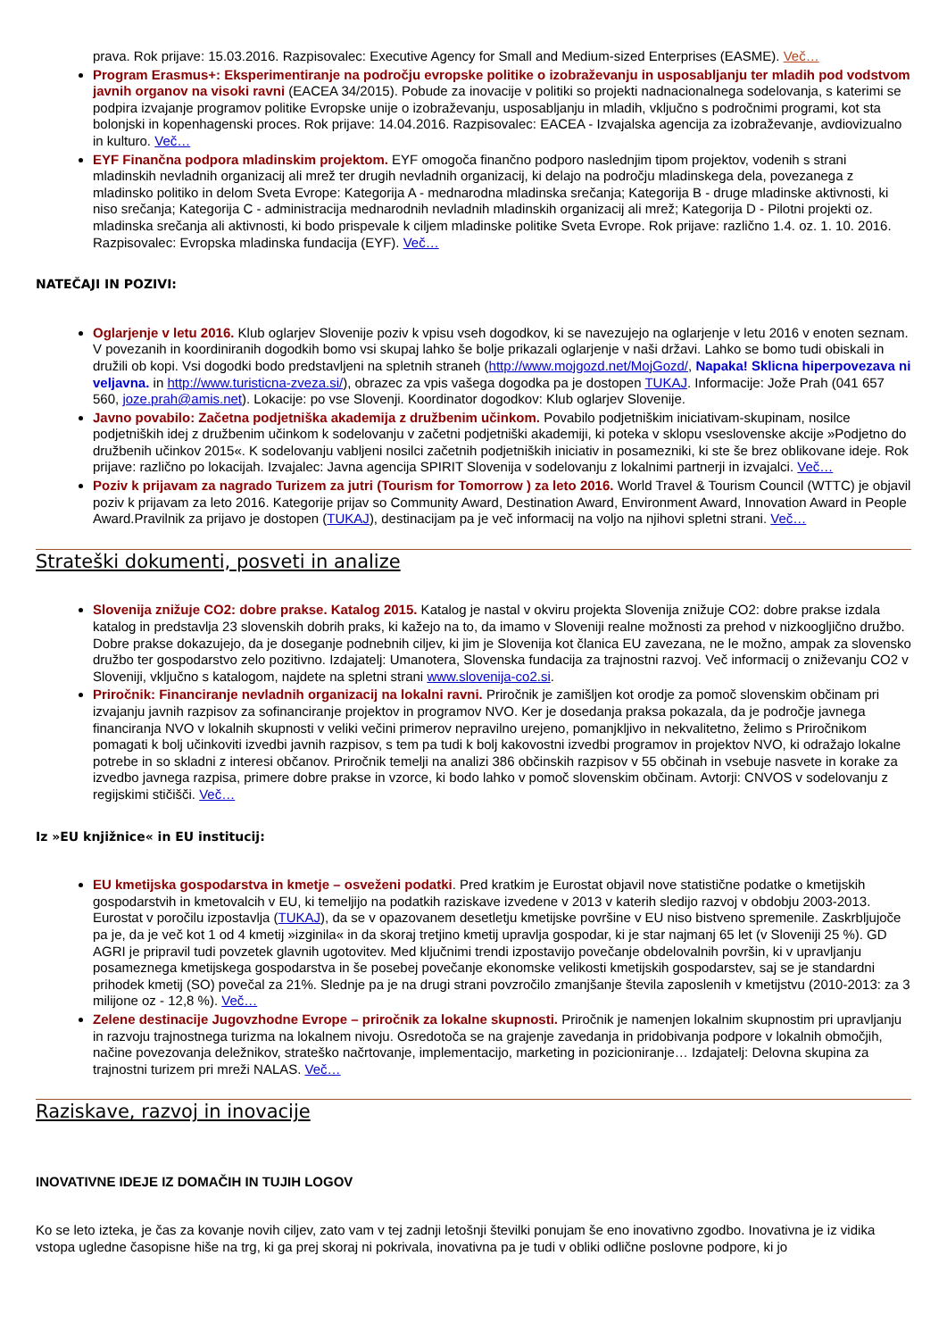prava. Rok prijave: 15.03.2016. Razpisovalec: Executive Agency for Small and Medium-sized Enterprises (EASME). Več…
Program Erasmus+: Eksperimentiranje na področju evropske politike o izobraževanju in usposabljanju ter mladih pod vodstvom javnih organov na visoki ravni (EACEA 34/2015). Pobude za inovacije v politiki so projekti nadnacionalnega sodelovanja, s katerimi se podpira izvajanje programov politike Evropske unije o izobraževanju, usposabljanju in mladih, vključno s področnimi programi, kot sta bolonjski in kopenhagenski proces. Rok prijave: 14.04.2016. Razpisovalec: EACEA - Izvajalska agencija za izobraževanje, avdiovizualno in kulturo. Več…
EYF Finančna podpora mladinskim projektom. EYF omogoča finančno podporo naslednjim tipom projektov, vodenih s strani mladinskih nevladnih organizacij ali mrež ter drugih nevladnih organizacij, ki delajo na področju mladinskega dela, povezanega z mladinsko politiko in delom Sveta Evrope: Kategorija A - mednarodna mladinska srečanja; Kategorija B - druge mladinske aktivnosti, ki niso srečanja; Kategorija C - administracija mednarodnih nevladnih mladinskih organizacij ali mrež; Kategorija D - Pilotni projekti oz. mladinska srečanja ali aktivnosti, ki bodo prispevale k ciljem mladinske politike Sveta Evrope. Rok prijave: različno 1.4. oz. 1. 10. 2016. Razpisovalec: Evropska mladinska fundacija (EYF). Več…
NATEČAJI IN POZIVI:
Oglarjenje v letu 2016. Klub oglarjev Slovenije poziv k vpisu vseh dogodkov, ki se navezujejo na oglarjenje v letu 2016 v enoten seznam. V povezanih in koordiniranih dogodkih bomo vsi skupaj lahko še bolje prikazali oglarjenje v naši državi. Lahko se bomo tudi obiskali in družili ob kopi. Vsi dogodki bodo predstavljeni na spletnih straneh (http://www.mojgozd.net/MojGozd/, Napaka! Sklicna hiperpovezava ni veljavna. in http://www.turisticna-zveza.si/), obrazec za vpis vašega dogodka pa je dostopen TUKAJ. Informacije: Jože Prah (041 657 560, joze.prah@amis.net). Lokacije: po vse Slovenji. Koordinator dogodkov: Klub oglarjev Slovenije.
Javno povabilo: Začetna podjetniška akademija z družbenim učinkom. Povabilo podjetniškim iniciativam-skupinam, nosilce podjetniških idej z družbenim učinkom k sodelovanju v začetni podjetniški akademiji, ki poteka v sklopu vseslovenske akcije »Podjetno do družbenih učinkov 2015«. K sodelovanju vabljeni nosilci začetnih podjetniških iniciativ in posamezniki, ki ste še brez oblikovane ideje. Rok prijave: različno po lokacijah. Izvajalec: Javna agencija SPIRIT Slovenija v sodelovanju z lokalnimi partnerji in izvajalci. Več…
Poziv k prijavam za nagrado Turizem za jutri (Tourism for Tomorrow ) za leto 2016. World Travel & Tourism Council (WTTC) je objavil poziv k prijavam za leto 2016. Kategorije prijav so Community Award, Destination Award, Environment Award, Innovation Award in People Award.Pravilnik za prijavo je dostopen (TUKAJ), destinacijam pa je več informacij na voljo na njihovi spletni strani. Več…
Strateški dokumenti, posveti in analize
Slovenija znižuje CO2: dobre prakse. Katalog 2015. Katalog je nastal v okviru projekta Slovenija znižuje CO2: dobre prakse izdala katalog in predstavlja 23 slovenskih dobrih praks, ki kažejo na to, da imamo v Sloveniji realne možnosti za prehod v nizkoogljično družbo. Dobre prakse dokazujejo, da je doseganje podnebnih ciljev, ki jim je Slovenija kot članica EU zavezana, ne le možno, ampak za slovensko družbo ter gospodarstvo zelo pozitivno. Izdajatelj: Umanotera, Slovenska fundacija za trajnostni razvoj. Več informacij o zniževanju CO2 v Sloveniji, vključno s katalogom, najdete na spletni strani www.slovenija-co2.si.
Priročnik: Financiranje nevladnih organizacij na lokalni ravni. Priročnik je zamišljen kot orodje za pomoč slovenskim občinam pri izvajanju javnih razpisov za sofinanciranje projektov in programov NVO. Ker je dosedanja praksa pokazala, da je področje javnega financiranja NVO v lokalnih skupnosti v veliki večini primerov nepravilno urejeno, pomanjkljivo in nekvalitetno, želimo s Priročnikom pomagati k bolj učinkoviti izvedbi javnih razpisov, s tem pa tudi k bolj kakovostni izvedbi programov in projektov NVO, ki odražajo lokalne potrebe in so skladni z interesi občanov. Priročnik temelji na analizi 386 občinskih razpisov v 55 občinah in vsebuje nasvete in korake za izvedbo javnega razpisa, primere dobre prakse in vzorce, ki bodo lahko v pomoč slovenskim občinam. Avtorji: CNVOS v sodelovanju z regijskimi stičišči. Več…
Iz »EU knjižnice« in EU institucij:
EU kmetijska gospodarstva in kmetje – osveženi podatki. Pred kratkim je Eurostat objavil nove statistične podatke o kmetijskih gospodarstvih in kmetovalcih v EU, ki temeljijo na podatkih raziskave izvedene v 2013 v katerih sledijo razvoj v obdobju 2003-2013. Eurostat v poročilu izpostavlja (TUKAJ), da se v opazovanem desetletju kmetijske površine v EU niso bistveno spremenile. Zaskrbljujoče pa je, da je več kot 1 od 4 kmetij »izginila« in da skoraj tretjino kmetij upravlja gospodar, ki je star najmanj 65 let (v Sloveniji 25 %). GD AGRI je pripravil tudi povzetek glavnih ugotovitev. Med ključnimi trendi izpostavijo povečanje obdelovalnih površin, ki v upravljanju posameznega kmetijskega gospodarstva in še posebej povečanje ekonomske velikosti kmetijskih gospodarstev, saj se je standardni prihodek kmetij (SO) povečal za 21%. Slednje pa je na drugi strani povzročilo zmanjšanje števila zaposlenih v kmetijstvu (2010-2013: za 3 milijone oz - 12,8 %). Več…
Zelene destinacije Jugovzhodne Evrope – priročnik za lokalne skupnosti. Priročnik je namenjen lokalnim skupnostim pri upravljanju in razvoju trajnostnega turizma na lokalnem nivoju. Osredotoča se na grajenje zavedanja in pridobivanja podpore v lokalnih območjih, načine povezovanja deležnikov, strateško načrtovanje, implementacijo, marketing in pozicioniranje… Izdajatelj: Delovna skupina za trajnostni turizem pri mreži NALAS. Več…
Raziskave, razvoj in inovacije
INOVATIVNE IDEJE IZ DOMAČIH IN TUJIH LOGOV
Ko se leto izteka, je čas za kovanje novih ciljev, zato vam v tej zadnji letošnji številki ponujam še eno inovativno zgodbo. Inovativna je iz vidika vstopa ugledne časopisne hiše na trg, ki ga prej skoraj ni pokrivala, inovativna pa je tudi v obliki odlične poslovne podpore, ki jo